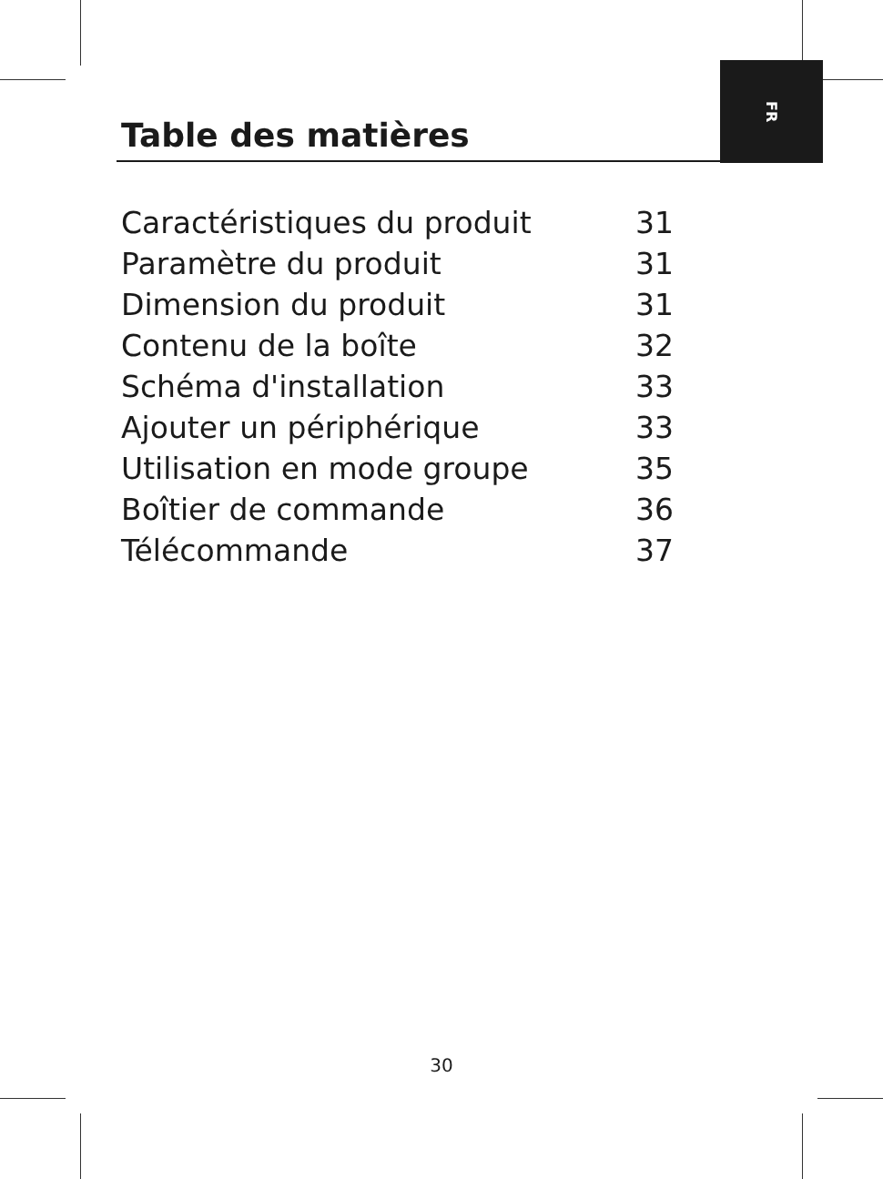FR
Table des matières
| Caractéristiques du produit | 31 |
| Paramètre du produit | 31 |
| Dimension du produit | 31 |
| Contenu de la boîte | 32 |
| Schéma d'installation | 33 |
| Ajouter un périphérique | 33 |
| Utilisation en mode groupe | 35 |
| Boîtier de commande | 36 |
| Télécommande | 37 |
30